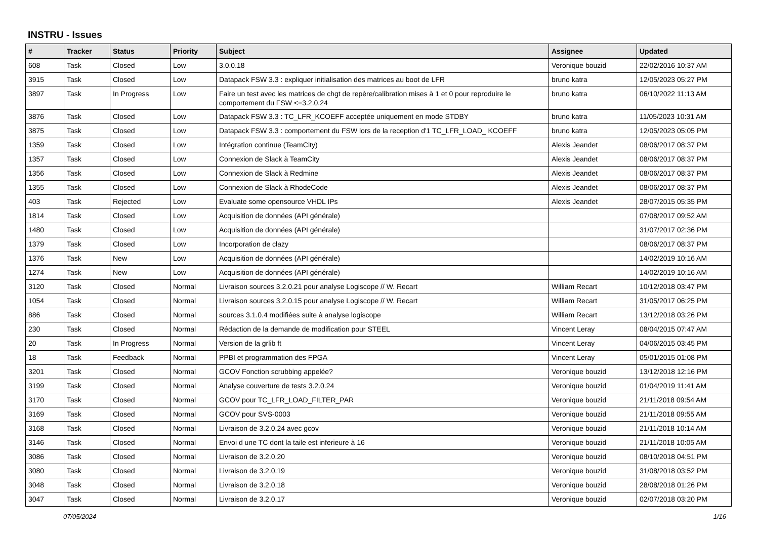INSTRU - Issues
| # | Tracker | Status | Priority | Subject | Assignee | Updated |
| --- | --- | --- | --- | --- | --- | --- |
| 608 | Task | Closed | Low | 3.0.0.18 | Veronique bouzid | 22/02/2016 10:37 AM |
| 3915 | Task | Closed | Low | Datapack FSW 3.3 : expliquer initialisation des matrices au boot de LFR | bruno katra | 12/05/2023 05:27 PM |
| 3897 | Task | In Progress | Low | Faire un test avec les matrices de chgt de repère/calibration mises à 1 et 0 pour reproduire le comportement du FSW <=3.2.0.24 | bruno katra | 06/10/2022 11:13 AM |
| 3876 | Task | Closed | Low | Datapack FSW 3.3 : TC_LFR_KCOEFF acceptée uniquement en mode STDBY | bruno katra | 11/05/2023 10:31 AM |
| 3875 | Task | Closed | Low | Datapack FSW 3.3 : comportement du FSW lors de la reception d'1 TC_LFR_LOAD_ KCOEFF | bruno katra | 12/05/2023 05:05 PM |
| 1359 | Task | Closed | Low | Intégration continue (TeamCity) | Alexis Jeandet | 08/06/2017 08:37 PM |
| 1357 | Task | Closed | Low | Connexion de Slack à TeamCity | Alexis Jeandet | 08/06/2017 08:37 PM |
| 1356 | Task | Closed | Low | Connexion de Slack à Redmine | Alexis Jeandet | 08/06/2017 08:37 PM |
| 1355 | Task | Closed | Low | Connexion de Slack à RhodeCode | Alexis Jeandet | 08/06/2017 08:37 PM |
| 403 | Task | Rejected | Low | Evaluate some opensource VHDL IPs | Alexis Jeandet | 28/07/2015 05:35 PM |
| 1814 | Task | Closed | Low | Acquisition de données (API générale) | | 07/08/2017 09:52 AM |
| 1480 | Task | Closed | Low | Acquisition de données (API générale) | | 31/07/2017 02:36 PM |
| 1379 | Task | Closed | Low | Incorporation de clazy | | 08/06/2017 08:37 PM |
| 1376 | Task | New | Low | Acquisition de données (API générale) | | 14/02/2019 10:16 AM |
| 1274 | Task | New | Low | Acquisition de données (API générale) | | 14/02/2019 10:16 AM |
| 3120 | Task | Closed | Normal | Livraison sources 3.2.0.21 pour analyse Logiscope // W. Recart | William Recart | 10/12/2018 03:47 PM |
| 1054 | Task | Closed | Normal | Livraison sources 3.2.0.15 pour analyse Logiscope // W. Recart | William Recart | 31/05/2017 06:25 PM |
| 886 | Task | Closed | Normal | sources 3.1.0.4 modifiées suite à analyse logiscope | William Recart | 13/12/2018 03:26 PM |
| 230 | Task | Closed | Normal | Rédaction de la demande de modification pour STEEL | Vincent Leray | 08/04/2015 07:47 AM |
| 20 | Task | In Progress | Normal | Version de la grlib ft | Vincent Leray | 04/06/2015 03:45 PM |
| 18 | Task | Feedback | Normal | PPBI et programmation des FPGA | Vincent Leray | 05/01/2015 01:08 PM |
| 3201 | Task | Closed | Normal | GCOV Fonction scrubbing appelée? | Veronique bouzid | 13/12/2018 12:16 PM |
| 3199 | Task | Closed | Normal | Analyse couverture de tests 3.2.0.24 | Veronique bouzid | 01/04/2019 11:41 AM |
| 3170 | Task | Closed | Normal | GCOV pour TC_LFR_LOAD_FILTER_PAR | Veronique bouzid | 21/11/2018 09:54 AM |
| 3169 | Task | Closed | Normal | GCOV pour SVS-0003 | Veronique bouzid | 21/11/2018 09:55 AM |
| 3168 | Task | Closed | Normal | Livraison de 3.2.0.24 avec gcov | Veronique bouzid | 21/11/2018 10:14 AM |
| 3146 | Task | Closed | Normal | Envoi d une TC dont la taile est inferieure à 16 | Veronique bouzid | 21/11/2018 10:05 AM |
| 3086 | Task | Closed | Normal | Livraison de 3.2.0.20 | Veronique bouzid | 08/10/2018 04:51 PM |
| 3080 | Task | Closed | Normal | Livraison de 3.2.0.19 | Veronique bouzid | 31/08/2018 03:52 PM |
| 3048 | Task | Closed | Normal | Livraison de 3.2.0.18 | Veronique bouzid | 28/08/2018 01:26 PM |
| 3047 | Task | Closed | Normal | Livraison de 3.2.0.17 | Veronique bouzid | 02/07/2018 03:20 PM |
07/05/2024 1/16